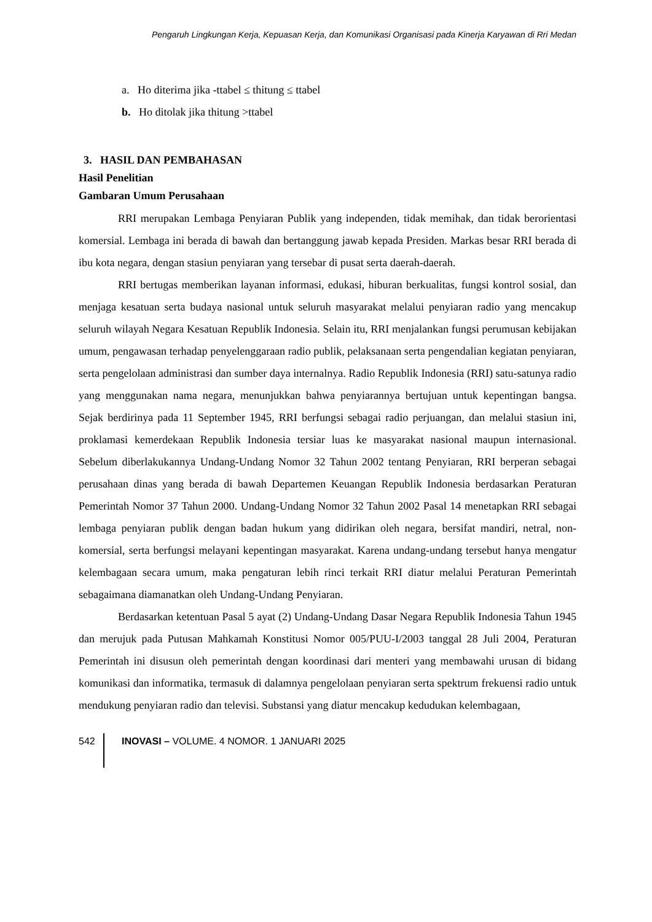Pengaruh Lingkungan Kerja, Kepuasan Kerja, dan Komunikasi Organisasi pada Kinerja Karyawan di Rri Medan
a. Ho diterima jika -ttabel ≤ thitung ≤ ttabel
b. Ho ditolak jika thitung >ttabel
3. HASIL DAN PEMBAHASAN
Hasil Penelitian
Gambaran Umum Perusahaan
RRI merupakan Lembaga Penyiaran Publik yang independen, tidak memihak, dan tidak berorientasi komersial. Lembaga ini berada di bawah dan bertanggung jawab kepada Presiden. Markas besar RRI berada di ibu kota negara, dengan stasiun penyiaran yang tersebar di pusat serta daerah-daerah.
RRI bertugas memberikan layanan informasi, edukasi, hiburan berkualitas, fungsi kontrol sosial, dan menjaga kesatuan serta budaya nasional untuk seluruh masyarakat melalui penyiaran radio yang mencakup seluruh wilayah Negara Kesatuan Republik Indonesia. Selain itu, RRI menjalankan fungsi perumusan kebijakan umum, pengawasan terhadap penyelenggaraan radio publik, pelaksanaan serta pengendalian kegiatan penyiaran, serta pengelolaan administrasi dan sumber daya internalnya. Radio Republik Indonesia (RRI) satu-satunya radio yang menggunakan nama negara, menunjukkan bahwa penyiarannya bertujuan untuk kepentingan bangsa. Sejak berdirinya pada 11 September 1945, RRI berfungsi sebagai radio perjuangan, dan melalui stasiun ini, proklamasi kemerdekaan Republik Indonesia tersiar luas ke masyarakat nasional maupun internasional. Sebelum diberlakukannya Undang-Undang Nomor 32 Tahun 2002 tentang Penyiaran, RRI berperan sebagai perusahaan dinas yang berada di bawah Departemen Keuangan Republik Indonesia berdasarkan Peraturan Pemerintah Nomor 37 Tahun 2000. Undang-Undang Nomor 32 Tahun 2002 Pasal 14 menetapkan RRI sebagai lembaga penyiaran publik dengan badan hukum yang didirikan oleh negara, bersifat mandiri, netral, non-komersial, serta berfungsi melayani kepentingan masyarakat. Karena undang-undang tersebut hanya mengatur kelembagaan secara umum, maka pengaturan lebih rinci terkait RRI diatur melalui Peraturan Pemerintah sebagaimana diamanatkan oleh Undang-Undang Penyiaran.
Berdasarkan ketentuan Pasal 5 ayat (2) Undang-Undang Dasar Negara Republik Indonesia Tahun 1945 dan merujuk pada Putusan Mahkamah Konstitusi Nomor 005/PUU-I/2003 tanggal 28 Juli 2004, Peraturan Pemerintah ini disusun oleh pemerintah dengan koordinasi dari menteri yang membawahi urusan di bidang komunikasi dan informatika, termasuk di dalamnya pengelolaan penyiaran serta spektrum frekuensi radio untuk mendukung penyiaran radio dan televisi. Substansi yang diatur mencakup kedudukan kelembagaan,
542 INOVASI – VOLUME. 4 NOMOR. 1 JANUARI 2025